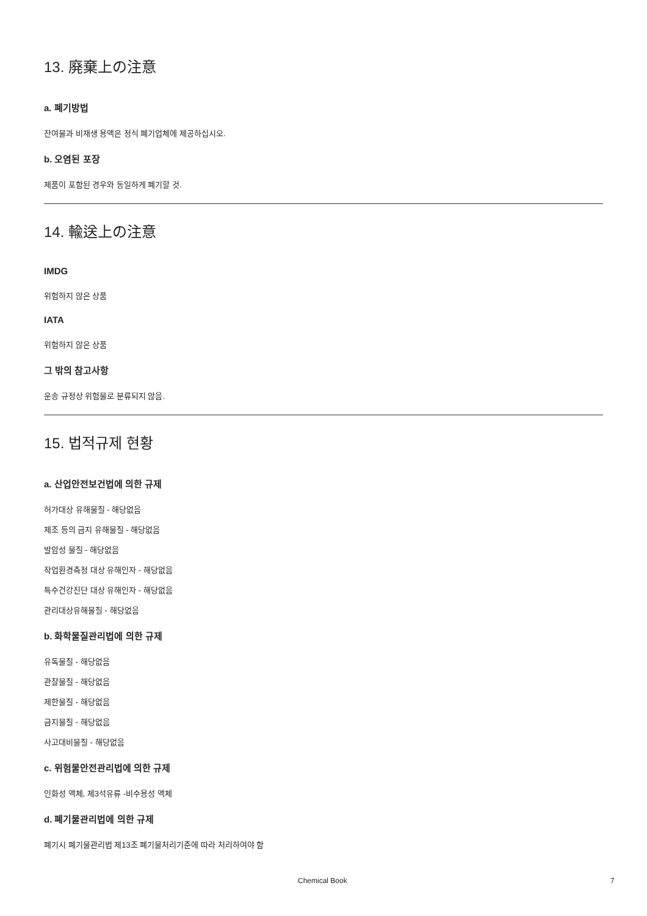13. 廃棄上の注意
a. 폐기방법
잔여물과 비재생 용액은 정식 폐기업체에 제공하십시오.
b. 오염된 포장
제품이 포함된 경우와 동일하게 폐기할 것.
14. 輸送上の注意
IMDG
위험하지 않은 상품
IATA
위험하지 않은 상품
그 밖의 참고사항
운송 규정상 위험물로 분류되지 않음.
15. 법적규제 현황
a. 산업안전보건법에 의한 규제
허가대상 유해물질 - 해당없음
제조 등의 금지 유해물질 - 해당없음
발암성 물질 - 해당없음
작업환경측정 대상 유해인자 - 해당없음
특수건강진단 대상 유해인자 - 해당없음
관리대상유해물질 - 해당없음
b. 화학물질관리법에 의한 규제
유독물질 - 해당없음
관찰물질 - 해당없음
제한물질 - 해당없음
금지물질 - 해당없음
사고대비물질 - 해당없음
c. 위험물안전관리법에 의한 규제
인화성 액체, 제3석유류 -비수용성 액체
d. 폐기물관리법에 의한 규제
폐기시 폐기물관리법 제13조 폐기물처리기준에 따라 처리하여야 함
Chemical Book 7